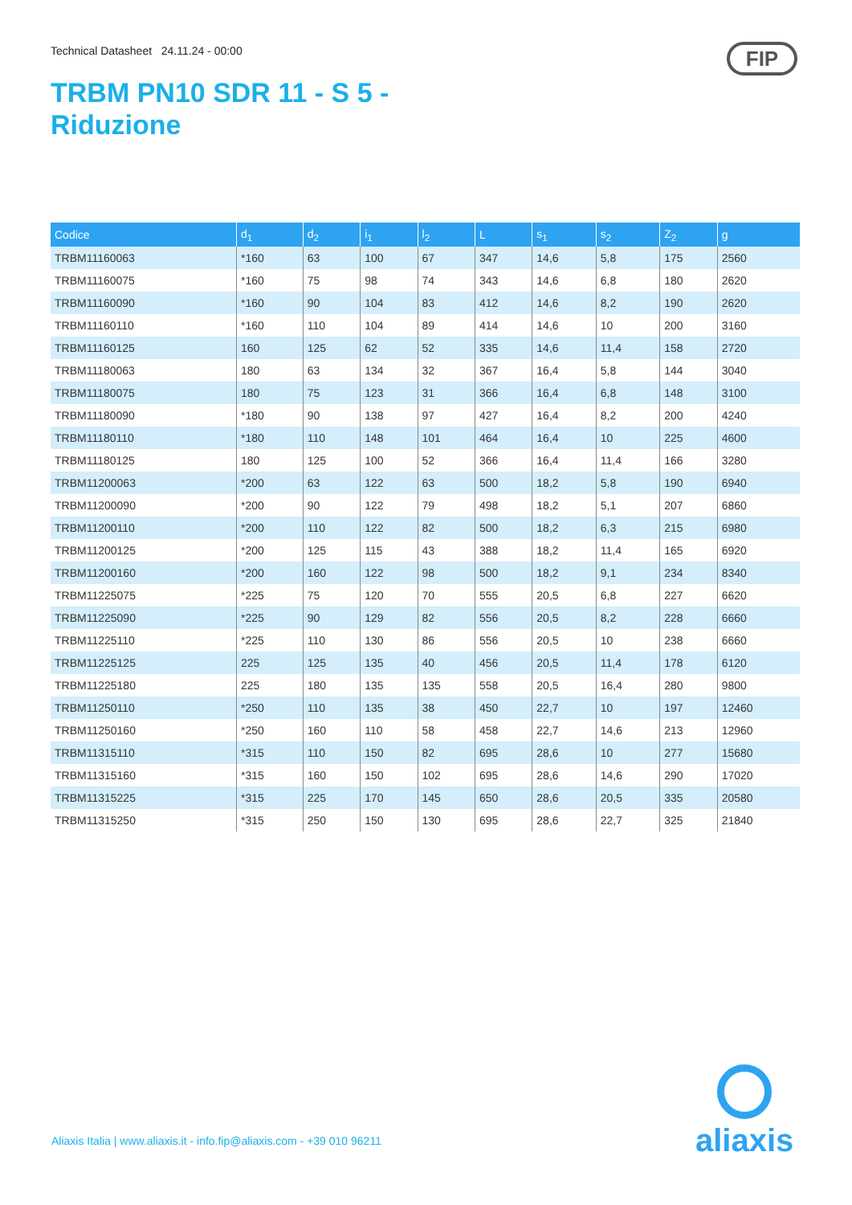Technical Datasheet 24.11.24 - 00:00
TRBM PN10 SDR 11 - S 5 -
Riduzione
FIP
| Codice | d<sub>1</sub> | d<sub>2</sub> | i<sub>1</sub> | l<sub>2</sub> | L | s<sub>1</sub> | s<sub>2</sub> | Z<sub>2</sub> | g |
| --- | --- | --- | --- | --- | --- | --- | --- | --- | --- |
| TRBM11160063 | *160 | 63 | 100 | 67 | 347 | 14,6 | 5,8 | 175 | 2560 |
| TRBM11160075 | *160 | 75 | 98 | 74 | 343 | 14,6 | 6,8 | 180 | 2620 |
| TRBM11160090 | *160 | 90 | 104 | 83 | 412 | 14,6 | 8,2 | 190 | 2620 |
| TRBM11160110 | *160 | 110 | 104 | 89 | 414 | 14,6 | 10 | 200 | 3160 |
| TRBM11160125 | 160 | 125 | 62 | 52 | 335 | 14,6 | 11,4 | 158 | 2720 |
| TRBM11180063 | 180 | 63 | 134 | 32 | 367 | 16,4 | 5,8 | 144 | 3040 |
| TRBM11180075 | 180 | 75 | 123 | 31 | 366 | 16,4 | 6,8 | 148 | 3100 |
| TRBM11180090 | *180 | 90 | 138 | 97 | 427 | 16,4 | 8,2 | 200 | 4240 |
| TRBM11180110 | *180 | 110 | 148 | 101 | 464 | 16,4 | 10 | 225 | 4600 |
| TRBM11180125 | 180 | 125 | 100 | 52 | 366 | 16,4 | 11,4 | 166 | 3280 |
| TRBM11200063 | *200 | 63 | 122 | 63 | 500 | 18,2 | 5,8 | 190 | 6940 |
| TRBM11200090 | *200 | 90 | 122 | 79 | 498 | 18,2 | 5,1 | 207 | 6860 |
| TRBM11200110 | *200 | 110 | 122 | 82 | 500 | 18,2 | 6,3 | 215 | 6980 |
| TRBM11200125 | *200 | 125 | 115 | 43 | 388 | 18,2 | 11,4 | 165 | 6920 |
| TRBM11200160 | *200 | 160 | 122 | 98 | 500 | 18,2 | 9,1 | 234 | 8340 |
| TRBM11225075 | *225 | 75 | 120 | 70 | 555 | 20,5 | 6,8 | 227 | 6620 |
| TRBM11225090 | *225 | 90 | 129 | 82 | 556 | 20,5 | 8,2 | 228 | 6660 |
| TRBM11225110 | *225 | 110 | 130 | 86 | 556 | 20,5 | 10 | 238 | 6660 |
| TRBM11225125 | 225 | 125 | 135 | 40 | 456 | 20,5 | 11,4 | 178 | 6120 |
| TRBM11225180 | 225 | 180 | 135 | 135 | 558 | 20,5 | 16,4 | 280 | 9800 |
| TRBM11250110 | *250 | 110 | 135 | 38 | 450 | 22,7 | 10 | 197 | 12460 |
| TRBM11250160 | *250 | 160 | 110 | 58 | 458 | 22,7 | 14,6 | 213 | 12960 |
| TRBM11315110 | *315 | 110 | 150 | 82 | 695 | 28,6 | 10 | 277 | 15680 |
| TRBM11315160 | *315 | 160 | 150 | 102 | 695 | 28,6 | 14,6 | 290 | 17020 |
| TRBM11315225 | *315 | 225 | 170 | 145 | 650 | 28,6 | 20,5 | 335 | 20580 |
| TRBM11315250 | *315 | 250 | 150 | 130 | 695 | 28,6 | 22,7 | 325 | 21840 |
Aliaxis Italia | www.aliaxis.it - info.fip@aliaxis.com - +39 010 96211
aliaxis